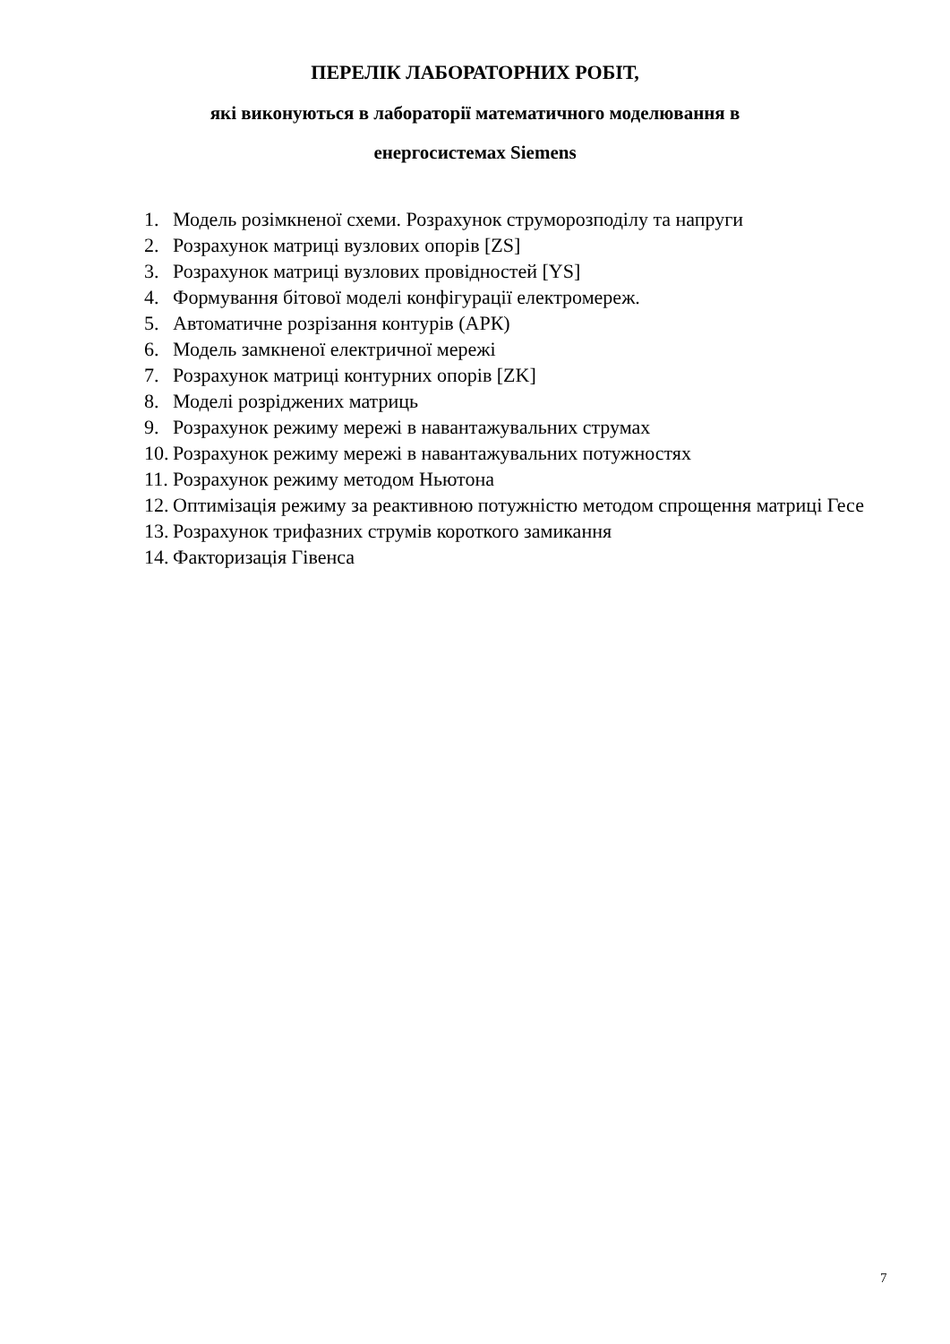ПЕРЕЛІК ЛАБОРАТОРНИХ РОБІТ,
які виконуються в лабораторії математичного моделювання в
енергосистемах Siemens
1. Модель розімкненої схеми. Розрахунок струморозподілу та напруги
2. Розрахунок матриці вузлових опорів [ZS]
3. Розрахунок матриці вузлових провідностей [YS]
4. Формування бітової моделі конфігурації електромереж.
5. Автоматичне розрізання контурів (АРК)
6. Модель замкненої електричної мережі
7. Розрахунок матриці контурних опорів [ZK]
8. Моделі розріджених матриць
9. Розрахунок режиму мережі в навантажувальних струмах
10. Розрахунок режиму мережі в навантажувальних потужностях
11. Розрахунок режиму методом Ньютона
12. Оптимізація режиму за реактивною потужністю методом спрощення матриці Гесе
13. Розрахунок трифазних струмів короткого замикання
14. Факторизація Гівенса
7